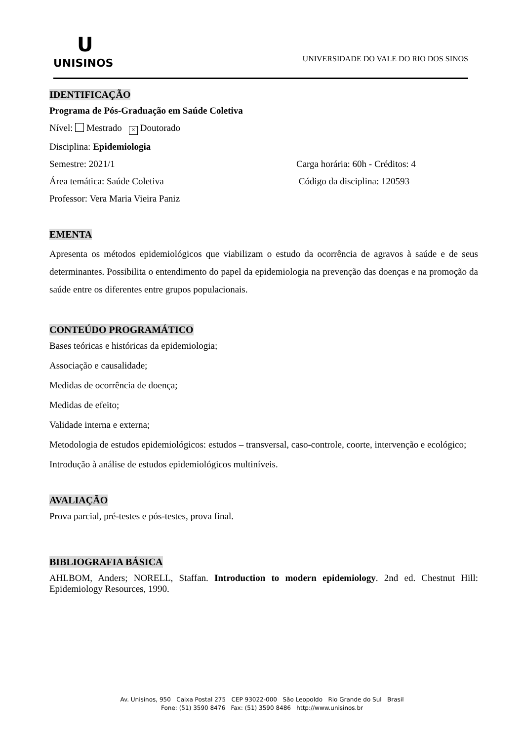U
UNISINOS
UNIVERSIDADE DO VALE DO RIO DOS SINOS
IDENTIFICAÇÃO
Programa de Pós-Graduação em Saúde Coletiva
Nível: Mestrado × Doutorado
Disciplina: Epidemiologia
Semestre: 2021/1 Carga horária: 60h - Créditos: 4
Área temática: Saúde Coletiva Código da disciplina: 120593
Professor: Vera Maria Vieira Paniz
EMENTA
Apresenta os métodos epidemiológicos que viabilizam o estudo da ocorrência de agravos à saúde e de seus determinantes. Possibilita o entendimento do papel da epidemiologia na prevenção das doenças e na promoção da saúde entre os diferentes entre grupos populacionais.
CONTEÚDO PROGRAMÁTICO
Bases teóricas e históricas da epidemiologia;
Associação e causalidade;
Medidas de ocorrência de doença;
Medidas de efeito;
Validade interna e externa;
Metodologia de estudos epidemiológicos: estudos – transversal, caso-controle, coorte, intervenção e ecológico;
Introdução à análise de estudos epidemiológicos multiníveis.
AVALIAÇÃO
Prova parcial, pré-testes e pós-testes, prova final.
BIBLIOGRAFIA BÁSICA
AHLBOM, Anders; NORELL, Staffan. Introduction to modern epidemiology. 2nd ed. Chestnut Hill: Epidemiology Resources, 1990.
Av. Unisinos, 950 Caixa Postal 275 CEP 93022-000 São Leopoldo Rio Grande do Sul Brasil
Fone: (51) 3590 8476 Fax: (51) 3590 8486 http://www.unisinos.br